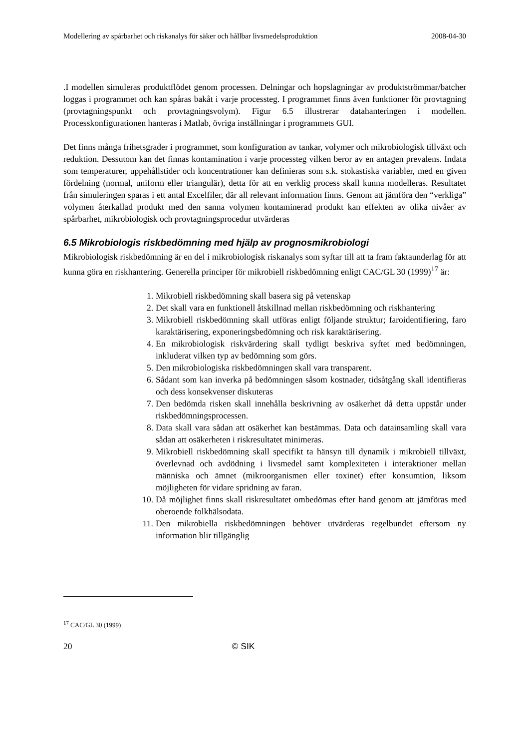Modellering av spårbarhet och riskanalys för säker och hållbar livsmedelsproduktion 2008-04-30
.I modellen simuleras produktflödet genom processen. Delningar och hopslagningar av produktströmmar/batcher loggas i programmet och kan spåras bakåt i varje processteg. I programmet finns även funktioner för provtagning (provtagningspunkt och provtagningsvolym). Figur 6.5 illustrerar datahanteringen i modellen. Processkonfigurationen hanteras i Matlab, övriga inställningar i programmets GUI.
Det finns många frihetsgrader i programmet, som konfiguration av tankar, volymer och mikrobiologisk tillväxt och reduktion. Dessutom kan det finnas kontamination i varje processteg vilken beror av en antagen prevalens. Indata som temperaturer, uppehållstider och koncentrationer kan definieras som s.k. stokastiska variabler, med en given fördelning (normal, uniform eller triangulär), detta för att en verklig process skall kunna modelleras. Resultatet från simuleringen sparas i ett antal Excelfiler, där all relevant information finns. Genom att jämföra den “verkliga” volymen återkallad produkt med den sanna volymen kontaminerad produkt kan effekten av olika nivåer av spårbarhet, mikrobiologisk och provtagningsprocedur utvärderas
6.5 Mikrobiologis riskbedömning med hjälp av prognosmikrobiologi
Mikrobiologisk riskbedömning är en del i mikrobiologisk riskanalys som syftar till att ta fram faktaunderlag för att kunna göra en riskhantering. Generella principer för mikrobiell riskbedömning enligt CAC/GL 30 (1999)<sup>17</sup> är:
1. Mikrobiell riskbedömning skall basera sig på vetenskap
2. Det skall vara en funktionell åtskillnad mellan riskbedömning och riskhantering
3. Mikrobiell riskbedömning skall utföras enligt följande struktur; faroidentifiering, faro karaktärisering, exponeringsbedömning och risk karaktärisering.
4. En mikrobiologisk riskvärdering skall tydligt beskriva syftet med bedömningen, inkluderat vilken typ av bedömning som görs.
5. Den mikrobiologiska riskbedömningen skall vara transparent.
6. Sådant som kan inverka på bedömningen såsom kostnader, tidsåtgång skall identifieras och dess konsekvenser diskuteras
7. Den bedömda risken skall innehålla beskrivning av osäkerhet då detta uppstår under riskbedömningsprocessen.
8. Data skall vara sådan att osäkerhet kan bestämmas. Data och datainsamling skall vara sådan att osäkerheten i riskresultatet minimeras.
9. Mikrobiell riskbedömning skall specifikt ta hänsyn till dynamik i mikrobiell tillväxt, överlevnad och avdödning i livsmedel samt komplexiteten i interaktioner mellan människa och ämnet (mikroorganismen eller toxinet) efter konsumtion, liksom möjligheten för vidare spridning av faran.
10. Då möjlighet finns skall riskresultatet ombedömas efter hand genom att jämföras med oberoende folkhälsodata.
11. Den mikrobiella riskbedömningen behöver utvärderas regelbundet eftersom ny information blir tillgänglig
<sup>17</sup> CAC/GL 30 (1999)
20 © SIK